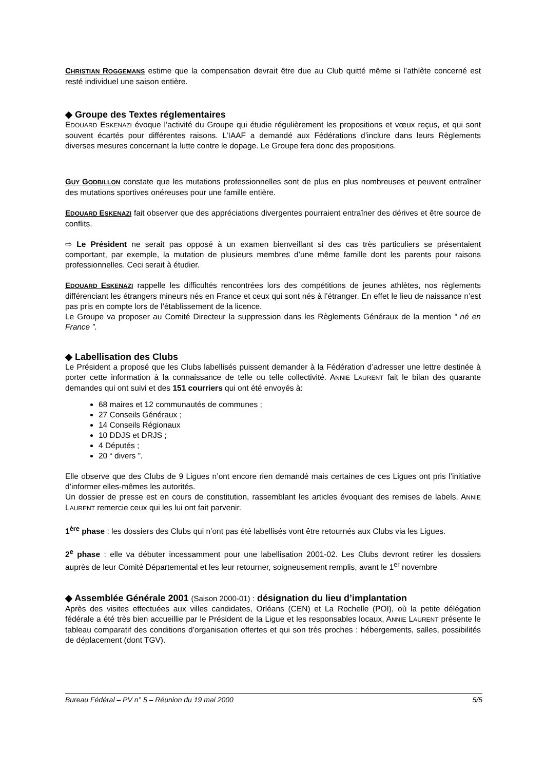CHRISTIAN ROGGEMANS estime que la compensation devrait être due au Club quitté même si l’athlète concerné est resté individuel une saison entière.
◆ Groupe des Textes réglementaires
EDOUARD ESKENAZI évoque l’activité du Groupe qui étudie régulièrement les propositions et vœux reçus, et qui sont souvent écartés pour différentes raisons. L’IAAF a demandé aux Fédérations d’inclure dans leurs Règlements diverses mesures concernant la lutte contre le dopage. Le Groupe fera donc des propositions.
GUY GODBILLON constate que les mutations professionnelles sont de plus en plus nombreuses et peuvent entraîner des mutations sportives onéreuses pour une famille entière.
EDOUARD ESKENAZI fait observer que des appréciations divergentes pourraient entraîner des dérives et être source de conflits.
⇨ Le Président ne serait pas opposé à un examen bienveillant si des cas très particuliers se présentaient comportant, par exemple, la mutation de plusieurs membres d’une même famille dont les parents pour raisons professionnelles. Ceci serait à étudier.
EDOUARD ESKENAZI rappelle les difficultés rencontrées lors des compétitions de jeunes athlètes, nos règlements différenciant les étrangers mineurs nés en France et ceux qui sont nés à l’étranger. En effet le lieu de naissance n’est pas pris en compte lors de l’établissement de la licence.
Le Groupe va proposer au Comité Directeur la suppression dans les Règlements Généraux de la mention “ né en France ”.
◆ Labellisation des Clubs
Le Président a proposé que les Clubs labellisés puissent demander à la Fédération d’adresser une lettre destinée à porter cette information à la connaissance de telle ou telle collectivité. ANNIE LAURENT fait le bilan des quarante demandes qui ont suivi et des 151 courriers qui ont été envoyés à:
68 maires et 12 communautés de communes ;
27 Conseils Généraux ;
14 Conseils Régionaux
10 DDJS et DRJS ;
4 Députés ;
20 “ divers ”.
Elle observe que des Clubs de 9 Ligues n’ont encore rien demandé mais certaines de ces Ligues ont pris l’initiative d’informer elles-mêmes les autorités.
Un dossier de presse est en cours de constitution, rassemblant les articles évoquant des remises de labels. ANNIE LAURENT remercie ceux qui les lui ont fait parvenir.
1<sup>ère</sup> phase : les dossiers des Clubs qui n’ont pas été labellisés vont être retournés aux Clubs via les Ligues.
2<sup>e</sup> phase : elle va débuter incessamment pour une labellisation 2001-02. Les Clubs devront retirer les dossiers auprès de leur Comité Départemental et les leur retourner, soigneusement remplis, avant le 1<sup>er</sup> novembre
◆ Assemblée Générale 2001 (Saison 2000-01) : désignation du lieu d’implantation
Après des visites effectuées aux villes candidates, Orléans (CEN) et La Rochelle (POI), où la petite délégation fédérale a été très bien accueillie par le Président de la Ligue et les responsables locaux, ANNIE LAURENT présente le tableau comparatif des conditions d’organisation offertes et qui son très proches : hébergements, salles, possibilités de déplacement (dont TGV).
Bureau Fédéral – PV n° 5 – Réunion du 19 mai 2000 5/5